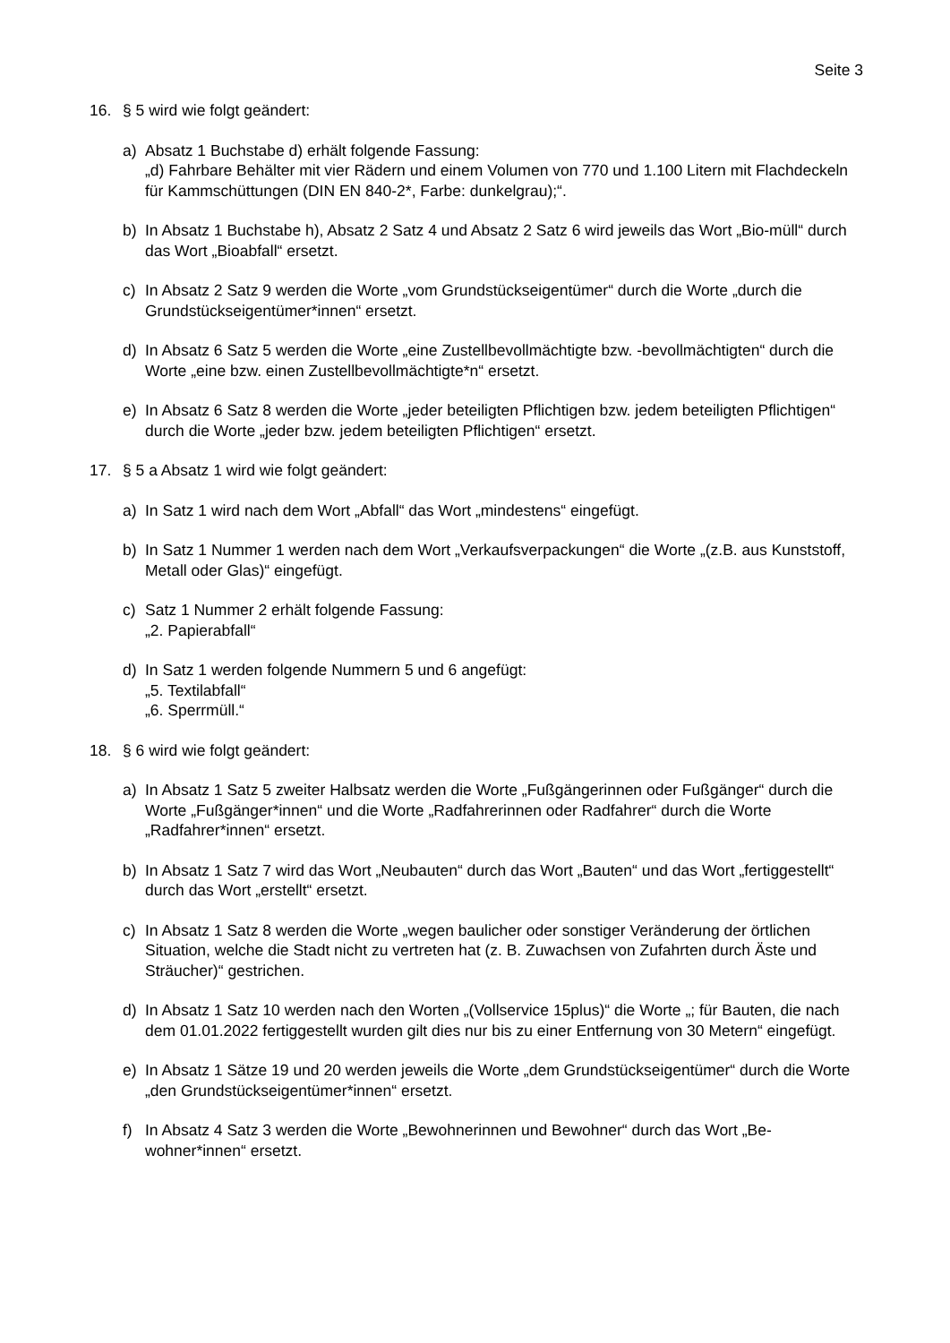Seite 3
16. § 5 wird wie folgt geändert:
a) Absatz 1 Buchstabe d) erhält folgende Fassung:
„d) Fahrbare Behälter mit vier Rädern und einem Volumen von 770 und 1.100 Litern mit Flachdeckeln für Kammschüttungen (DIN EN 840-2*, Farbe: dunkelgrau);“.
b) In Absatz 1 Buchstabe h), Absatz 2 Satz 4 und Absatz 2 Satz 6 wird jeweils das Wort „Bio-müll“ durch das Wort „Bioabfall“ ersetzt.
c) In Absatz 2 Satz 9 werden die Worte „vom Grundstückseigentümer“ durch die Worte „durch die Grundstückseigentümer*innen“ ersetzt.
d) In Absatz 6 Satz 5 werden die Worte „eine Zustellbevollmächtigte bzw. -bevollmächtigten“ durch die Worte „eine bzw. einen Zustellbevollmächtigte*n“ ersetzt.
e) In Absatz 6 Satz 8 werden die Worte „jeder beteiligten Pflichtigen bzw. jedem beteiligten Pflichtigen“ durch die Worte „jeder bzw. jedem beteiligten Pflichtigen“ ersetzt.
17. § 5 a Absatz 1 wird wie folgt geändert:
a) In Satz 1 wird nach dem Wort „Abfall“ das Wort „mindestens“ eingefügt.
b) In Satz 1 Nummer 1 werden nach dem Wort „Verkaufsverpackungen“ die Worte „(z.B. aus Kunststoff, Metall oder Glas)“ eingefügt.
c) Satz 1 Nummer 2 erhält folgende Fassung:
„2. Papierabfall“
d) In Satz 1 werden folgende Nummern 5 und 6 angefügt:
„5. Textilabfall“
„6. Sperrmüll.“
18. § 6 wird wie folgt geändert:
a) In Absatz 1 Satz 5 zweiter Halbsatz werden die Worte „Fußgängerinnen oder Fußgänger“ durch die Worte „Fußgänger*innen“ und die Worte „Radfahrerinnen oder Radfahrer“ durch die Worte „Radfahrer*innen“ ersetzt.
b) In Absatz 1 Satz 7 wird das Wort „Neubauten“ durch das Wort „Bauten“ und das Wort „fertiggestellt“ durch das Wort „erstellt“ ersetzt.
c) In Absatz 1 Satz 8 werden die Worte „wegen baulicher oder sonstiger Veränderung der örtlichen Situation, welche die Stadt nicht zu vertreten hat (z. B. Zuwachsen von Zufahrten durch Äste und Sträucher)“ gestrichen.
d) In Absatz 1 Satz 10 werden nach den Worten „(Vollservice 15plus)“ die Worte „; für Bauten, die nach dem 01.01.2022 fertiggestellt wurden gilt dies nur bis zu einer Entfernung von 30 Metern“ eingefügt.
e) In Absatz 1 Sätze 19 und 20 werden jeweils die Worte „dem Grundstückseigentümer“ durch die Worte „den Grundstückseigentümer*innen“ ersetzt.
f) In Absatz 4 Satz 3 werden die Worte „Bewohnerinnen und Bewohner“ durch das Wort „Be-wohner*innen“ ersetzt.